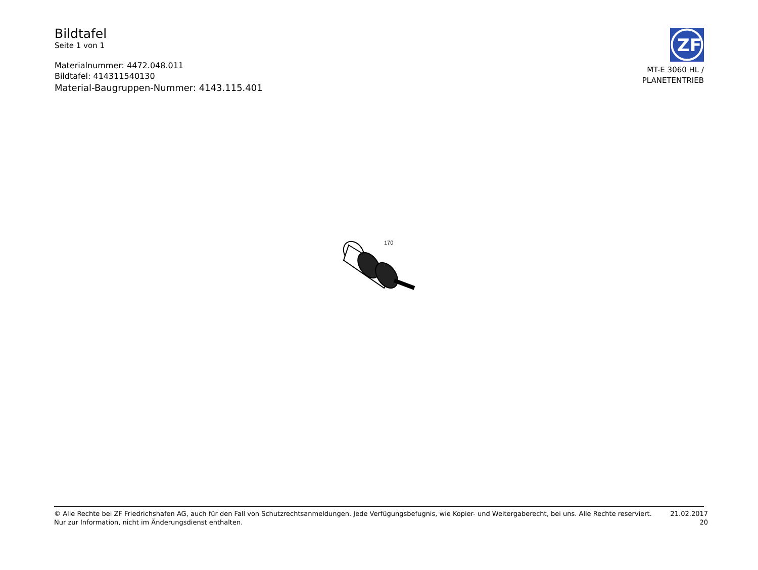Bildtafel
Seite 1 von 1
Materialnummer: 4472.048.011
Bildtafel: 414311540130
Material-Baugruppen-Nummer: 4143.115.401
ZF
MT-E 3060 HL /
PLANETENTRIEB
170
© Alle Rechte bei ZF Friedrichshafen AG, auch für den Fall von Schutzrechtsanmeldungen. Jede Verfügungsbefugnis, wie Kopier- und Weitergaberecht, bei uns. Alle Rechte reserviert.
Nur zur Information, nicht im Änderungsdienst enthalten.
21.02.2017
20